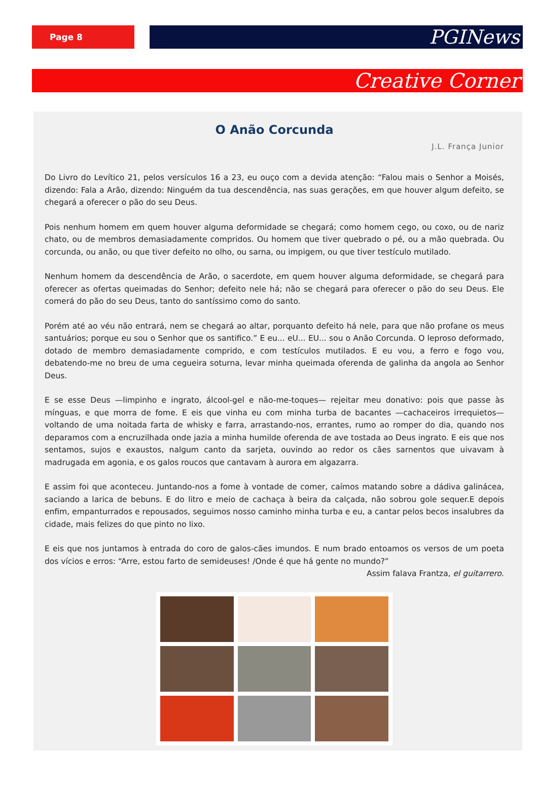Page 8
PGINews
Creative Corner
O Anão Corcunda
J.L. França Junior
Do Livro do Levítico 21, pelos versículos 16 a 23, eu ouço com a devida atenção: “Falou mais o Senhor a Moisés, dizendo: Fala a Arão, dizendo: Ninguém da tua descendência, nas suas gerações, em que houver algum defeito, se chegará a oferecer o pão do seu Deus.
Pois nenhum homem em quem houver alguma deformidade se chegará; como homem cego, ou coxo, ou de nariz chato, ou de membros demasiadamente compridos. Ou homem que tiver quebrado o pé, ou a mão quebrada. Ou corcunda, ou anão, ou que tiver defeito no olho, ou sarna, ou impigem, ou que tiver testículo mutilado.
Nenhum homem da descendência de Arão, o sacerdote, em quem houver alguma deformidade, se chegará para oferecer as ofertas queimadas do Senhor; defeito nele há; não se chegará para oferecer o pão do seu Deus. Ele comerá do pão do seu Deus, tanto do santíssimo como do santo.
Porém até ao véu não entrará, nem se chegará ao altar, porquanto defeito há nele, para que não profane os meus santuários; porque eu sou o Senhor que os santifico.” E eu... eU... EU... sou o Anão Corcunda. O leproso deformado, dotado de membro demasiadamente comprido, e com testículos mutilados. E eu vou, a ferro e fogo vou, debatendo-me no breu de uma cegueira soturna, levar minha queimada oferenda de galinha da angola ao Senhor Deus.
E se esse Deus —limpinho e ingrato, álcool-gel e não-me-toques— rejeitar meu donativo: pois que passe às mínguas, e que morra de fome. E eis que vinha eu com minha turba de bacantes —cachaceiros irrequietos— voltando de uma noitada farta de whisky e farra, arrastando-nos, errantes, rumo ao romper do dia, quando nos deparamos com a encruzilhada onde jazia a minha humilde oferenda de ave tostada ao Deus ingrato. E eis que nos sentamos, sujos e exaustos, nalgum canto da sarjeta, ouvindo ao redor os cães sarnentos que uivavam à madrugada em agonia, e os galos roucos que cantavam à aurora em algazarra.
E assim foi que aconteceu. Juntando-nos a fome à vontade de comer, caímos matando sobre a dádiva galinácea, saciando a larica de bebuns. E do litro e meio de cachaça à beira da calçada, não sobrou gole sequer.E depois enfim, empanturrados e repousados, seguimos nosso caminho minha turba e eu, a cantar pelos becos insalubres da cidade, mais felizes do que pinto no lixo.
E eis que nos juntamos à entrada do coro de galos-cães imundos. E num brado entoamos os versos de um poeta dos vícios e erros: “Arre, estou farto de semideuses! /Onde é que há gente no mundo?”
Assim falava Frantza, el guitarrero.